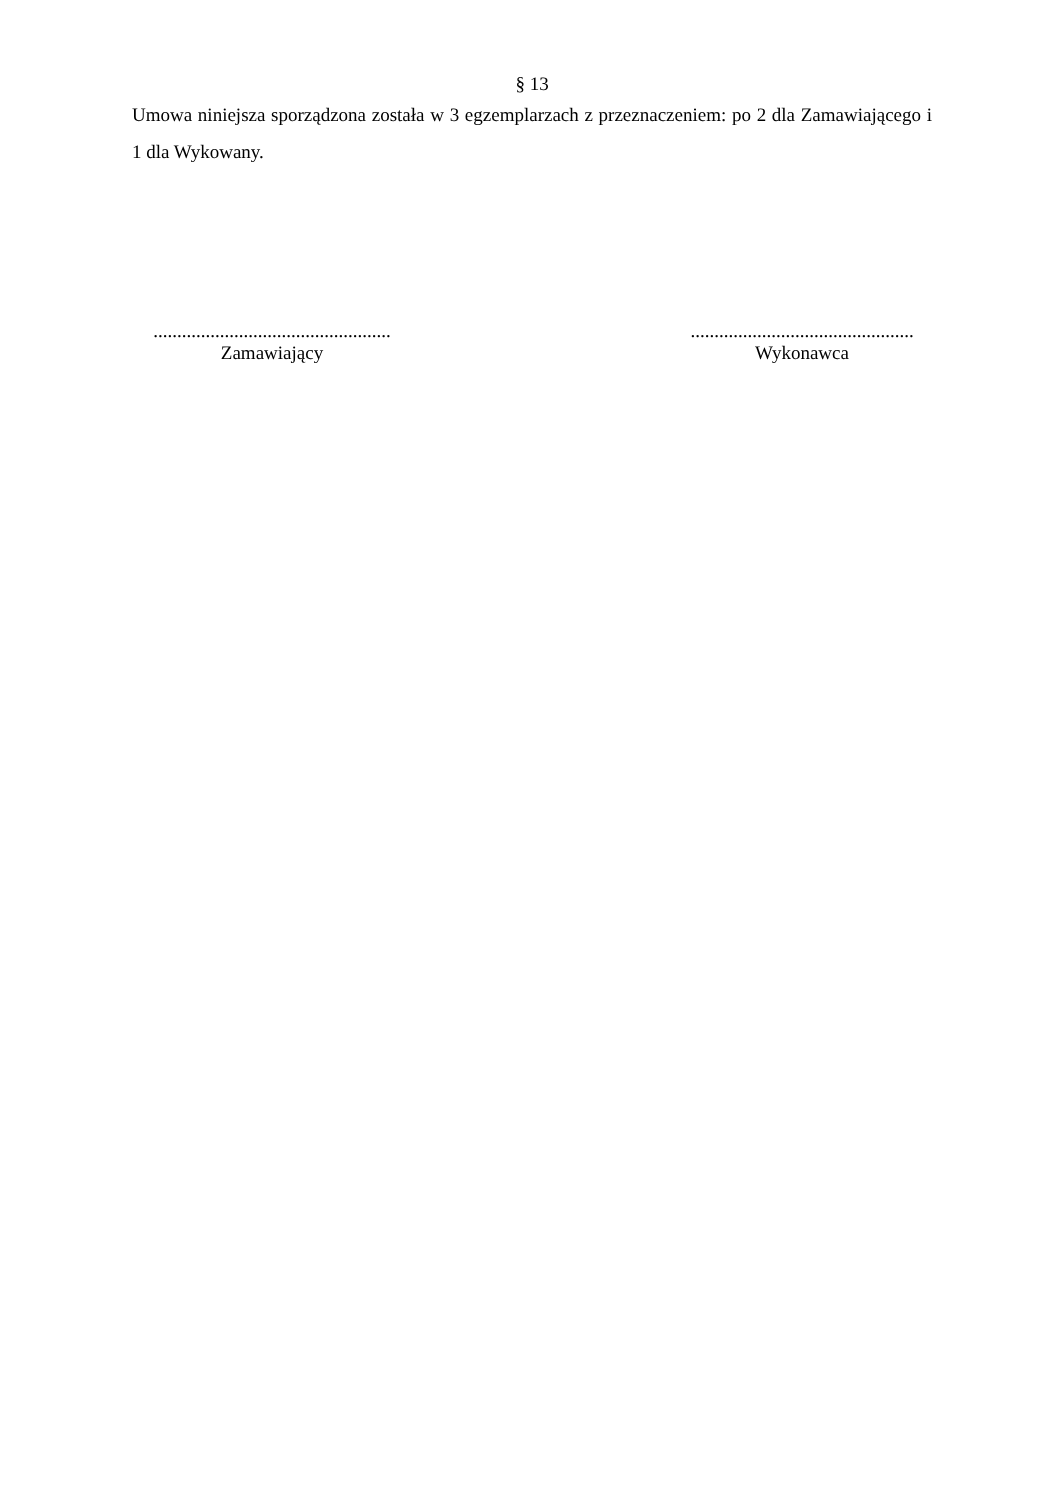§ 13
Umowa niniejsza sporządzona została w 3 egzemplarzach z przeznaczeniem: po 2 dla Zamawiającego i 1 dla Wykowany.
..................................................
Zamawiający
...............................................
Wykonawca